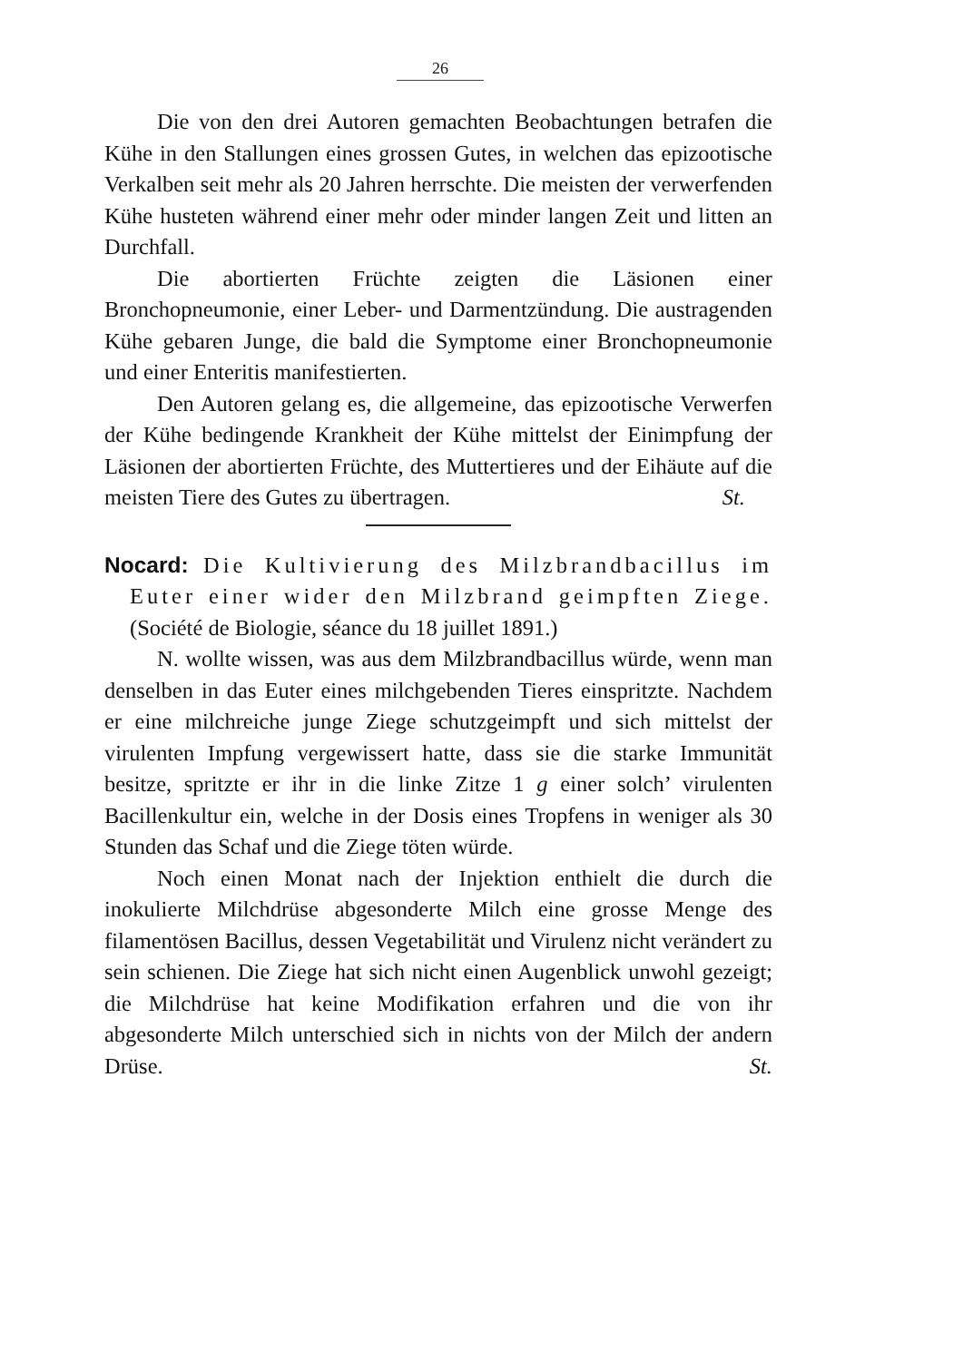26
Die von den drei Autoren gemachten Beobachtungen betrafen die Kühe in den Stallungen eines grossen Gutes, in welchen das epizootische Verkalben seit mehr als 20 Jahren herrschte. Die meisten der verwerfenden Kühe husteten während einer mehr oder minder langen Zeit und litten an Durchfall.
Die abortierten Früchte zeigten die Läsionen einer Bronchopneumonie, einer Leber- und Darmentzündung. Die austragenden Kühe gebaren Junge, die bald die Symptome einer Bronchopneumonie und einer Enteritis manifestierten.
Den Autoren gelang es, die allgemeine, das epizootische Verwerfen der Kühe bedingende Krankheit der Kühe mittelst der Einimpfung der Läsionen der abortierten Früchte, des Muttertieres und der Eihäute auf die meisten Tiere des Gutes zu übertragen. St.
Nocard: Die Kultivierung des Milzbrandbacillus im Euter einer wider den Milzbrand geimpften Ziege. (Société de Biologie, séance du 18 juillet 1891.)
N. wollte wissen, was aus dem Milzbrandbacillus würde, wenn man denselben in das Euter eines milchgebenden Tieres einspritzte. Nachdem er eine milchreiche junge Ziege schutzgeimpft und sich mittelst der virulenten Impfung vergewissert hatte, dass sie die starke Immunität besitze, spritzte er ihr in die linke Zitze 1 g einer solch’ virulenten Bacillenkultur ein, welche in der Dosis eines Tropfens in weniger als 30 Stunden das Schaf und die Ziege töten würde.
Noch einen Monat nach der Injektion enthielt die durch die inokulierte Milchdrüse abgesonderte Milch eine grosse Menge des filamentösen Bacillus, dessen Vegetabilität und Virulenz nicht verändert zu sein schienen. Die Ziege hat sich nicht einen Augenblick unwohl gezeigt; die Milchdrüse hat keine Modifikation erfahren und die von ihr abgesonderte Milch unterschied sich in nichts von der Milch der andern Drüse. St.